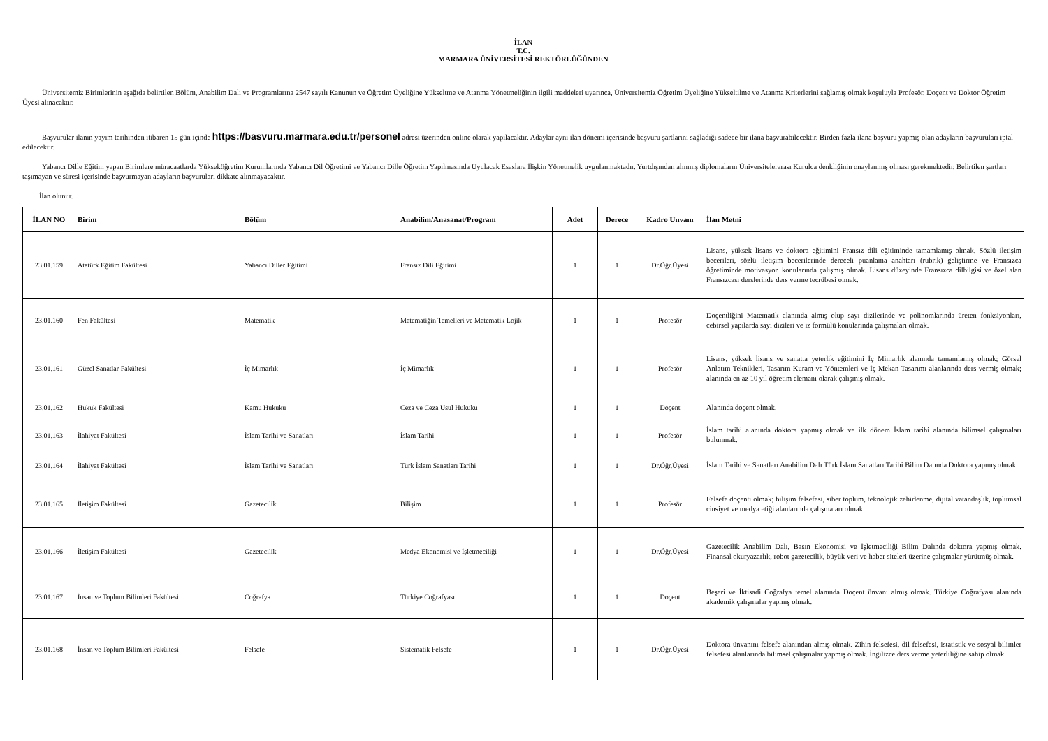İLAN
T.C.
MARMARA ÜNİVERSİTESİ REKTÖRLÜĞÜNDEN
Üniversitemiz Birimlerinin aşağıda belirtilen Bölüm, Anabilim Dalı ve Programlarına 2547 sayılı Kanunun ve Öğretim Üyeliğine Yükseltme ve Atanma Yönetmeliğinin ilgili maddeleri uyarınca, Üniversitemiz Öğretim Üyeliğine Yükseltilme ve Atanma Kriterlerini sağlamış olmak koşuluyla Profesör, Doçent ve Doktor Öğretim Üyesi alınacaktır.
Başvurular ilanın yayım tarihinden itibaren 15 gün içinde https://basvuru.marmara.edu.tr/personel adresi üzerinden online olarak yapılacaktır. Adaylar aynı ilan dönemi içerisinde başvuru şartlarını sağladığı sadece bir ilana başvurabilecektir. Birden fazla ilana başvuru yapmış olan adayların başvuruları iptal edilecektir.
Yabancı Dille Eğitim yapan Birimlere müracaatlarda Yükseköğretim Kurumlarında Yabancı Dil Öğretimi ve Yabancı Dille Öğretim Yapılmasında Uyulacak Esaslara İlişkin Yönetmelik uygulanmaktadır. Yurtdışından alınmış diplomaların Üniversitelerarası Kurulca denkliğinin onaylanmış olması gerekmektedir. Belirtilen şartları taşımayan ve süresi içerisinde başvurmayan adayların başvuruları dikkate alınmayacaktır.
İlan olunur.
| İLAN NO | Birim | Bölüm | Anabilim/Anasanat/Program | Adet | Derece | Kadro Unvanı | İlan Metni |
| --- | --- | --- | --- | --- | --- | --- | --- |
| 23.01.159 | Atatürk Eğitim Fakültesi | Yabancı Diller Eğitimi | Fransız Dili Eğitimi | 1 | 1 | Dr.Öğr.Üyesi | Lisans, yüksek lisans ve doktora eğitimini Fransız dili eğitiminde tamamlamış olmak. Sözlü iletişim becerileri, sözlü iletişim becerilerinde dereceli puanlama anahtarı (rubrik) geliştirme ve Fransızca öğretiminde motivasyon konularında çalışmış olmak. Lisans düzeyinde Fransızca dilbilgisi ve özel alan Fransızcası derslerinde ders verme tecrübesi olmak. |
| 23.01.160 | Fen Fakültesi | Matematik | Matematiğin Temelleri ve Matematik Lojik | 1 | 1 | Profesör | Doçentliğini Matematik alanında almış olup sayı dizilerinde ve polinomlarında üreten fonksiyonları, cebirsel yapılarda sayı dizileri ve iz formülü konularında çalışmaları olmak. |
| 23.01.161 | Güzel Sanatlar Fakültesi | İç Mimarlık | İç Mimarlık | 1 | 1 | Profesör | Lisans, yüksek lisans ve sanatta yeterlik eğitimini İç Mimarlık alanında tamamlamış olmak; Görsel Anlatım Teknikleri, Tasarım Kuram ve Yöntemleri ve İç Mekan Tasarımı alanlarında ders vermiş olmak; alanında en az 10 yıl öğretim elemanı olarak çalışmış olmak. |
| 23.01.162 | Hukuk Fakültesi | Kamu Hukuku | Ceza ve Ceza Usul Hukuku | 1 | 1 | Doçent | Alanında doçent olmak. |
| 23.01.163 | İlahiyat Fakültesi | İslam Tarihi ve Sanatları | İslam Tarihi | 1 | 1 | Profesör | İslam tarihi alanında doktora yapmış olmak ve ilk dönem İslam tarihi alanında bilimsel çalışmaları bulunmak. |
| 23.01.164 | İlahiyat Fakültesi | İslam Tarihi ve Sanatları | Türk İslam Sanatları Tarihi | 1 | 1 | Dr.Öğr.Üyesi | İslam Tarihi ve Sanatları Anabilim Dalı Türk İslam Sanatları Tarihi Bilim Dalında Doktora yapmış olmak. |
| 23.01.165 | İletişim Fakültesi | Gazetecilik | Bilişim | 1 | 1 | Profesör | Felsefe doçenti olmak; bilişim felsefesi, siber toplum, teknolojik zehirlenme, dijital vatandaşlık, toplumsal cinsiyet ve medya etiği alanlarında çalışmaları olmak |
| 23.01.166 | İletişim Fakültesi | Gazetecilik | Medya Ekonomisi ve İşletmeciliği | 1 | 1 | Dr.Öğr.Üyesi | Gazetecilik Anabilim Dalı, Basın Ekonomisi ve İşletmeciliği Bilim Dalında doktora yapmış olmak. Finansal okuryazarlık, robot gazetecilik, büyük veri ve haber siteleri üzerine çalışmalar yürütmüş olmak. |
| 23.01.167 | İnsan ve Toplum Bilimleri Fakültesi | Coğrafya | Türkiye Coğrafyası | 1 | 1 | Doçent | Beşeri ve İktisadi Coğrafya temel alanında Doçent ünvanı almış olmak. Türkiye Coğrafyası alanında akademik çalışmalar yapmış olmak. |
| 23.01.168 | İnsan ve Toplum Bilimleri Fakültesi | Felsefe | Sistematik Felsefe | 1 | 1 | Dr.Öğr.Üyesi | Doktora ünvanını felsefe alanından almış olmak. Zihin felsefesi, dil felsefesi, istatistik ve sosyal bilimler felsefesi alanlarında bilimsel çalışmalar yapmış olmak. İngilizce ders verme yeterliliğine sahip olmak. |